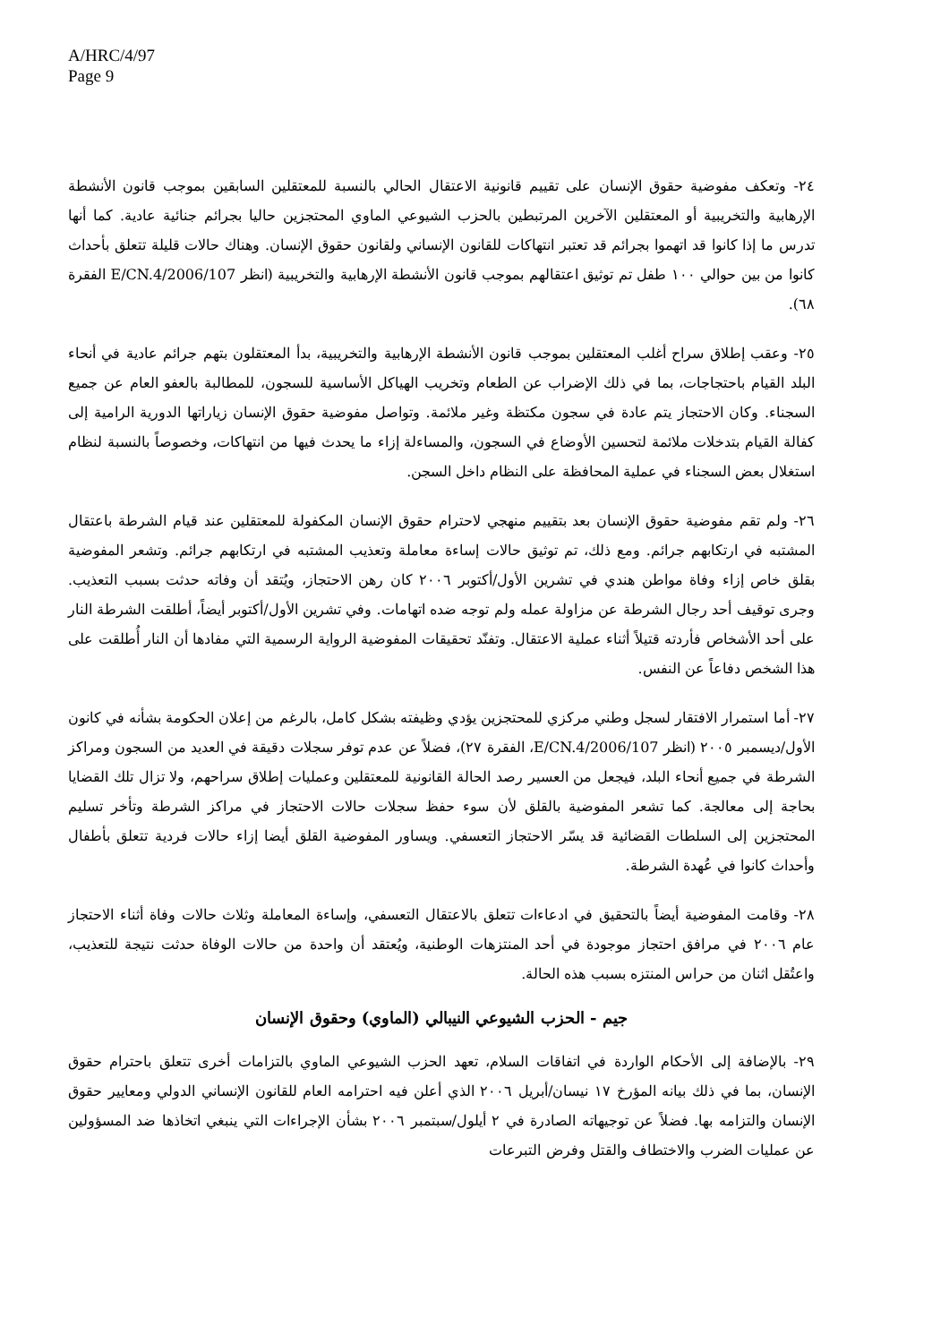A/HRC/4/97
Page 9
٢٤- وتعكف مفوضية حقوق الإنسان على تقييم قانونية الاعتقال الحالي بالنسبة للمعتقلين السابقين بموجب قانون الأنشطة الإرهابية والتخريبية أو المعتقلين الآخرين المرتبطين بالحزب الشيوعي الماوي المحتجزين حاليا بجرائم جنائية عادية. كما أنها تدرس ما إذا كانوا قد اتهموا بجرائم قد تعتبر انتهاكات للقانون الإنساني ولقانون حقوق الإنسان. وهناك حالات قليلة تتعلق بأحداث كانوا من بين حوالي ١٠٠ طفل تم توثيق اعتقالهم بموجب قانون الأنشطة الإرهابية والتخريبية (انظر E/CN.4/2006/107 الفقرة ٦٨).
٢٥- وعقب إطلاق سراح أغلب المعتقلين بموجب قانون الأنشطة الإرهابية والتخريبية، بدأ المعتقلون بتهم جرائم عادية في أنحاء البلد القيام باحتجاجات، بما في ذلك الإضراب عن الطعام وتخريب الهياكل الأساسية للسجون، للمطالبة بالعفو العام عن جميع السجناء. وكان الاحتجاز يتم عادة في سجون مكتظة وغير ملائمة. وتواصل مفوضية حقوق الإنسان زياراتها الدورية الرامية إلى كفالة القيام بتدخلات ملائمة لتحسين الأوضاع في السجون، والمساءلة إزاء ما يحدث فيها من انتهاكات، وخصوصاً بالنسبة لنظام استغلال بعض السجناء في عملية المحافظة على النظام داخل السجن.
٢٦- ولم تقم مفوضية حقوق الإنسان بعد بتقييم منهجي لاحترام حقوق الإنسان المكفولة للمعتقلين عند قيام الشرطة باعتقال المشتبه في ارتكابهم جرائم. ومع ذلك، تم توثيق حالات إساءة معاملة وتعذيب المشتبه في ارتكابهم جرائم. وتشعر المفوضية بقلق خاص إزاء وفاة مواطن هندي في تشرين الأول/أكتوبر ٢٠٠٦ كان رهن الاحتجاز، ويُتقد أن وفاته حدثت بسبب التعذيب. وجرى توقيف أحد رجال الشرطة عن مزاولة عمله ولم توجه ضده اتهامات. وفي تشرين الأول/أكتوبر أيضاً، أطلقت الشرطة النار على أحد الأشخاص فأردته قتيلاً أثناء عملية الاعتقال. وتفنّد تحقيقات المفوضية الرواية الرسمية التي مفادها أن النار أُطلقت على هذا الشخص دفاعاً عن النفس.
٢٧- أما استمرار الافتقار لسجل وطني مركزي للمحتجزين يؤدي وظيفته بشكل كامل، بالرغم من إعلان الحكومة بشأنه في كانون الأول/ديسمبر ٢٠٠٥ (انظر E/CN.4/2006/107، الفقرة ٢٧)، فضلاً عن عدم توفر سجلات دقيقة في العديد من السجون ومراكز الشرطة في جميع أنحاء البلد، فيجعل من العسير رصد الحالة القانونية للمعتقلين وعمليات إطلاق سراحهم، ولا تزال تلك القضايا بحاجة إلى معالجة. كما تشعر المفوضية بالقلق لأن سوء حفظ سجلات حالات الاحتجاز في مراكز الشرطة وتأخر تسليم المحتجزين إلى السلطات القضائية قد يسّر الاحتجاز التعسفي. ويساور المفوضية القلق أيضا إزاء حالات فردية تتعلق بأطفال وأحداث كانوا في عُهدة الشرطة.
٢٨- وقامت المفوضية أيضاً بالتحقيق في ادعاءات تتعلق بالاعتقال التعسفي، وإساءة المعاملة وثلاث حالات وفاة أثناء الاحتجاز عام ٢٠٠٦ في مرافق احتجاز موجودة في أحد المنتزهات الوطنية، ويُعتقد أن واحدة من حالات الوفاة حدثت نتيجة للتعذيب، واعتُقل اثنان من حراس المنتزه بسبب هذه الحالة.
جيم - الحزب الشيوعي النيبالي (الماوي) وحقوق الإنسان
٢٩- بالإضافة إلى الأحكام الواردة في اتفاقات السلام، تعهد الحزب الشيوعي الماوي بالتزامات أخرى تتعلق باحترام حقوق الإنسان، بما في ذلك بيانه المؤرخ ١٧ نيسان/أبريل ٢٠٠٦ الذي أعلن فيه احترامه العام للقانون الإنساني الدولي ومعايير حقوق الإنسان والتزامه بها. فضلاً عن توجيهاته الصادرة في ٢ أيلول/سبتمبر ٢٠٠٦ بشأن الإجراءات التي ينبغي اتخاذها ضد المسؤولين عن عمليات الضرب والاختطاف والقتل وفرض التبرعات